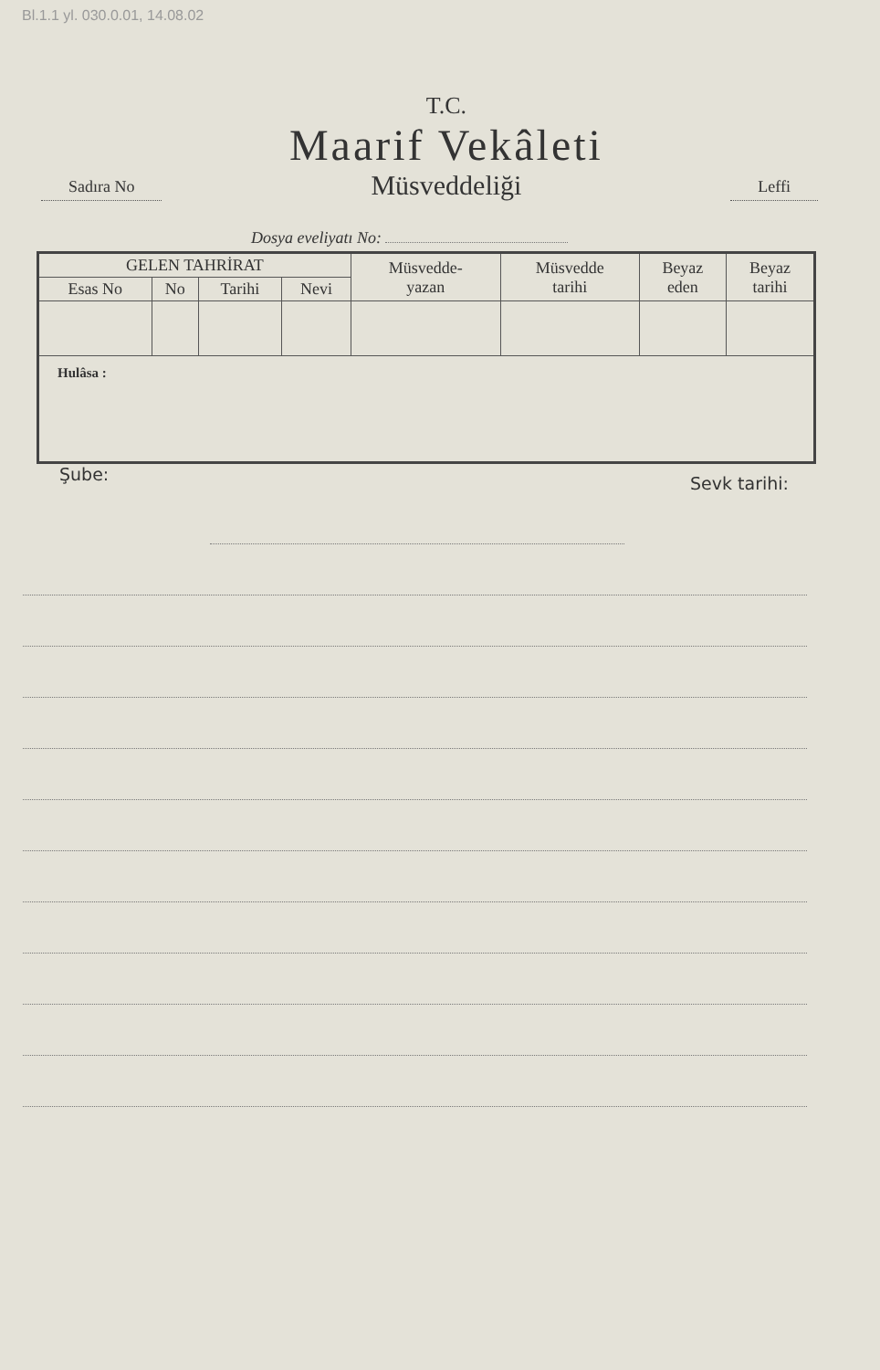Bl.1.1 yl. 030.0.01, 14.08.02
Sadıra No
T.C.
Maarif Vekâleti
Müsveddeliği
Leffi
Dosya eveliyatı No:
| GELEN TAHRİRAT | | | | Müsvedde- yazan | Müsvedde tarihi | Beyaz eden | Beyaz tarihi |
| --- | --- | --- | --- | --- | --- | --- | --- |
| Esas No | No | Tarihi | Nevi | | | | |
| Hulâsa : | | | | | | | |
Şube: Sevk tarihi: